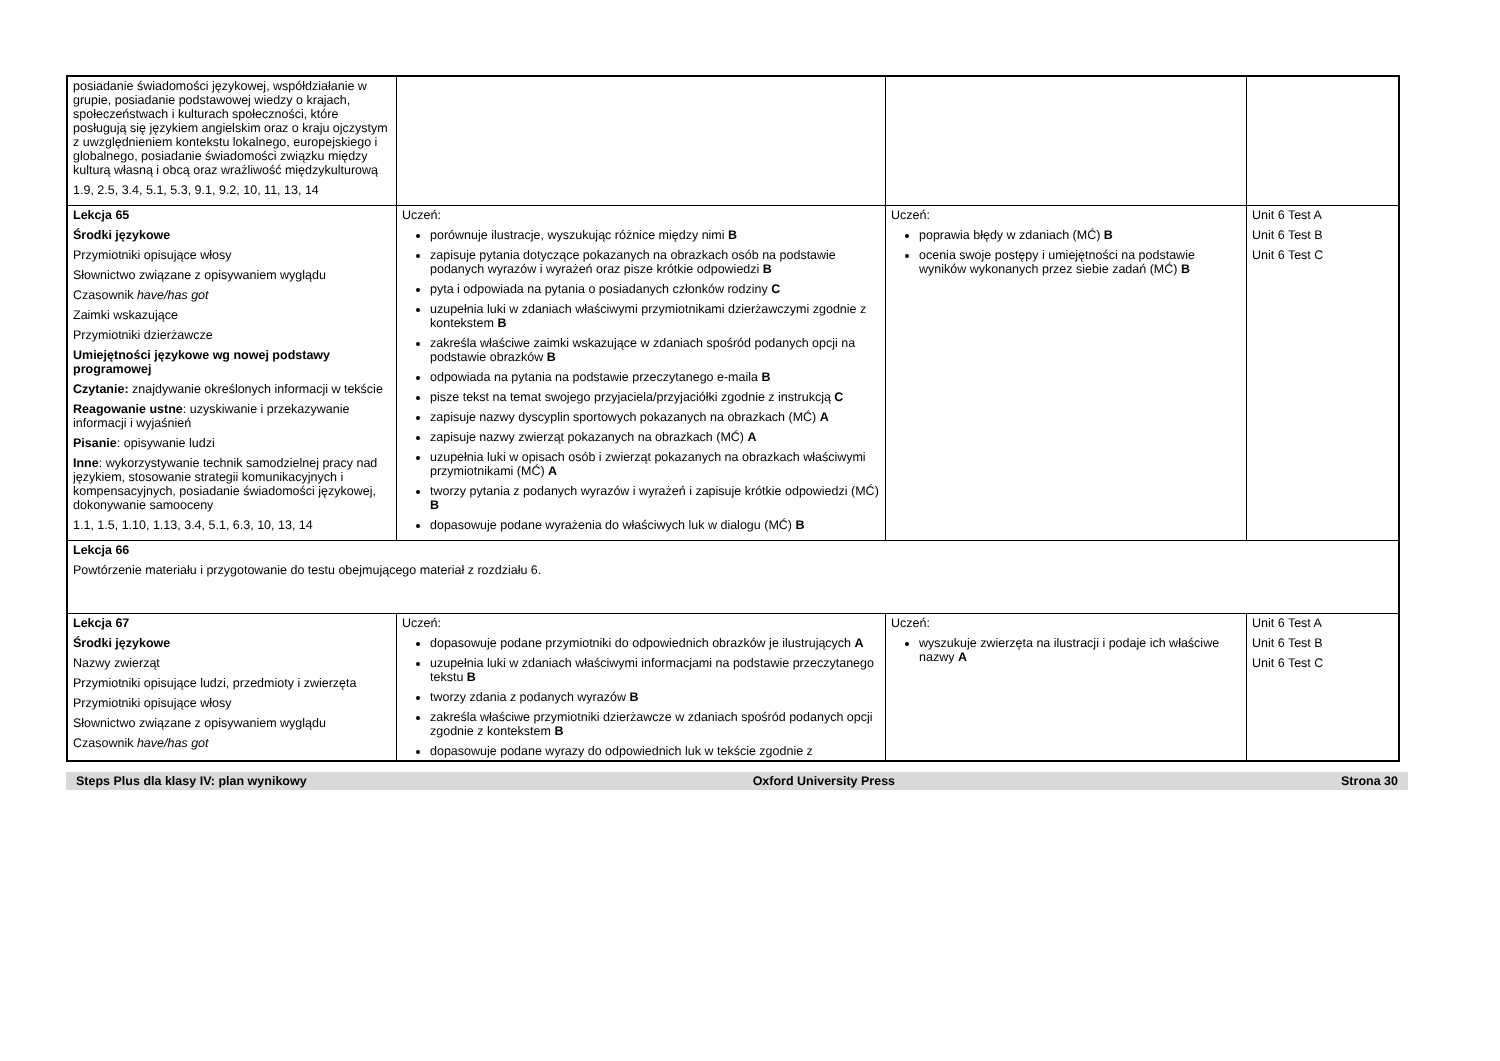| posiadanie świadomości językowej, współdziałanie w grupie, posiadanie podstawowej wiedzy o krajach, społeczeństwach i kulturach społeczności, które posługują się językiem angielskim oraz o kraju ojczystym z uwzględnieniem kontekstu lokalnego, europejskiego i globalnego, posiadanie świadomości związku między kulturą własną i obcą oraz wrażliwość międzykulturową 1.9, 2.5, 3.4, 5.1, 5.3, 9.1, 9.2, 10, 11, 13, 14 | | | |
| Lekcja 65 Środki językowe Przymiotniki opisujące włosy Słownictwo związane z opisywaniem wyglądu Czasownik have/has got Zaimki wskazujące Przymiotniki dzierżawcze Umiejętności językowe wg nowej podstawy programowej Czytanie: znajdywanie określonych informacji w tekście Reagowanie ustne : uzyskiwanie i przekazywanie informacji i wyjaśnień Pisanie : opisywanie ludzi Inne : wykorzystywanie technik samodzielnej pracy nad językiem, stosowanie strategii komunikacyjnych i kompensacyjnych, posiadanie świadomości językowej, dokonywanie samooceny 1.1, 1.5, 1.10, 1.13, 3.4, 5.1, 6.3, 10, 13, 14 | Uczeń: porównuje ilustracje, wyszukując różnice między nimi B zapisuje pytania dotyczące pokazanych na obrazkach osób na podstawie podanych wyrazów i wyrażeń oraz pisze krótkie odpowiedzi B pyta i odpowiada na pytania o posiadanych członków rodziny C uzupełnia luki w zdaniach właściwymi przymiotnikami dzierżawczymi zgodnie z kontekstem B zakreśla właściwe zaimki wskazujące w zdaniach spośród podanych opcji na podstawie obrazków B odpowiada na pytania na podstawie przeczytanego e-maila B pisze tekst na temat swojego przyjaciela/przyjaciółki zgodnie z instrukcją C zapisuje nazwy dyscyplin sportowych pokazanych na obrazkach (MĆ) A zapisuje nazwy zwierząt pokazanych na obrazkach (MĆ) A uzupełnia luki w opisach osób i zwierząt pokazanych na obrazkach właściwymi przymiotnikami (MĆ) A tworzy pytania z podanych wyrazów i wyrażeń i zapisuje krótkie odpowiedzi (MĆ) B dopasowuje podane wyrażenia do właściwych luk w dialogu (MĆ) B | Uczeń: poprawia błędy w zdaniach (MĆ) B ocenia swoje postępy i umiejętności na podstawie wyników wykonanych przez siebie zadań (MĆ) B | Unit 6 Test A Unit 6 Test B Unit 6 Test C |
| Lekcja 66 Powtórzenie materiału i przygotowanie do testu obejmującego materiał z rozdziału 6. | | | |
| Lekcja 67 Środki językowe Nazwy zwierząt Przymiotniki opisujące ludzi, przedmioty i zwierzęta Przymiotniki opisujące włosy Słownictwo związane z opisywaniem wyglądu Czasownik have/has got | Uczeń: dopasowuje podane przymiotniki do odpowiednich obrazków je ilustrujących A uzupełnia luki w zdaniach właściwymi informacjami na podstawie przeczytanego tekstu B tworzy zdania z podanych wyrazów B zakreśla właściwe przymiotniki dzierżawcze w zdaniach spośród podanych opcji zgodnie z kontekstem B dopasowuje podane wyrazy do odpowiednich luk w tekście zgodnie z | Uczeń: wyszukuje zwierzęta na ilustracji i podaje ich właściwe nazwy A | Unit 6 Test A Unit 6 Test B Unit 6 Test C |
Steps Plus dla klasy IV: plan wynikowy Oxford University Press Strona 30